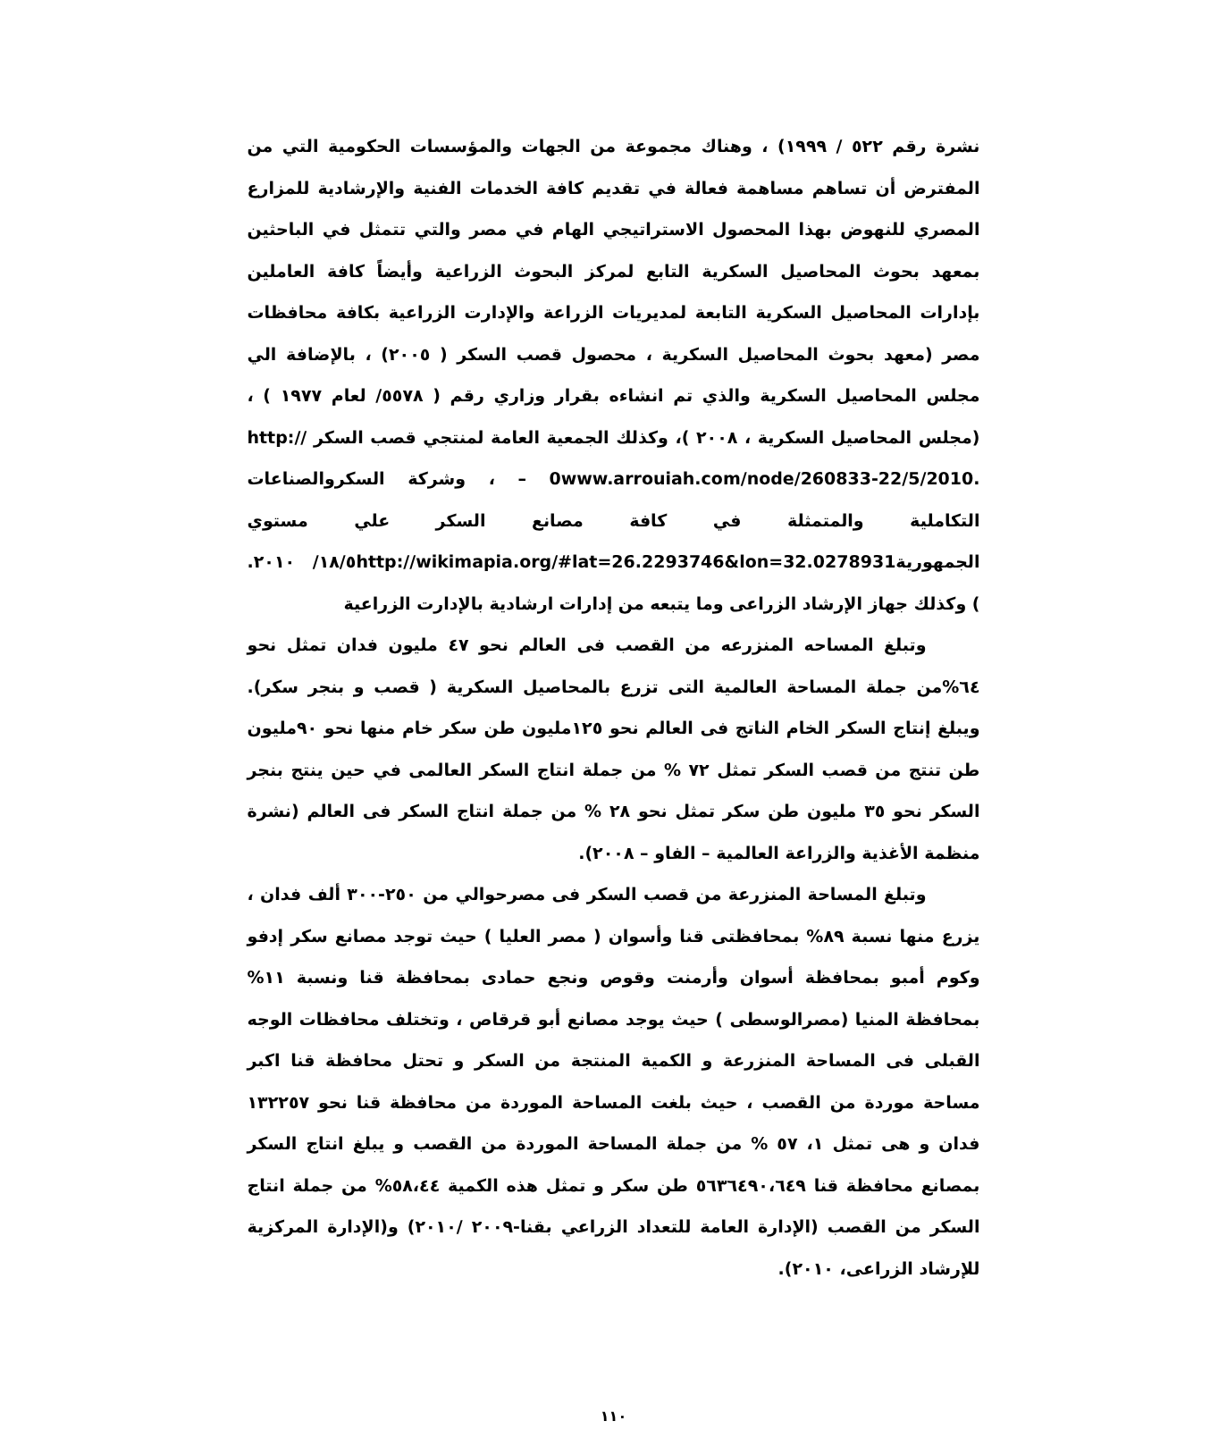نشرة رقم ٥٢٢ / ١٩٩٩) ، وهناك مجموعة من الجهات والمؤسسات الحكومية التي من المفترض أن تساهم مساهمة فعالة في تقديم كافة الخدمات الفنية والإرشادية للمزارع المصري للنهوض بهذا المحصول الاستراتيجي الهام في مصر والتي تتمثل في الباحثين بمعهد بحوث المحاصيل السكرية التابع لمركز البحوث الزراعية وأيضاً كافة العاملين بإدارات المحاصيل السكرية التابعة لمديريات الزراعة والإدارت الزراعية بكافة محافظات مصر (معهد بحوث المحاصيل السكرية ، محصول قصب السكر ( ٢٠٠٥) ، بالإضافة الي مجلس المحاصيل السكرية والذي تم انشاءه بقرار وزاري رقم ( ٥٥٧٨/ لعام ١٩٧٧ ) ، (مجلس المحاصيل السكرية ، ٢٠٠٨ )، وكذلك الجمعية العامة لمنتجي قصب السكر http:// – 0www.arrouiah.com/node/260833-22/5/2010. ، وشركة السكروالصناعات التكاملية والمتمثلة في كافة مصانع السكر علي مستوي الجمهوريةhttp://wikimapia.org/#lat=26.2293746&lon=32.0278931١٨/٥/ ٢٠١٠. ) وكذلك جهاز الإرشاد الزراعى وما يتبعه من إدارات ارشادية بالإدارت الزراعية
وتبلغ المساحه المنزرعه من القصب فى العالم نحو ٤٧ مليون فدان تمثل نحو ٦٤%من جملة المساحة العالمية التى تزرع بالمحاصيل السكرية ( قصب و بنجر سكر). ويبلغ إنتاج السكر الخام الناتج فى العالم نحو ١٢٥مليون طن سكر خام منها نحو ٩٠مليون طن تنتج من قصب السكر تمثل ٧٢ % من جملة انتاج السكر العالمى في حين ينتج بنجر السكر نحو ٣٥ مليون طن سكر تمثل نحو ٢٨ % من جملة انتاج السكر فى العالم (نشرة منظمة الأغذية والزراعة العالمية – الفاو – ٢٠٠٨).
وتبلغ المساحة المنزرعة من قصب السكر فى مصرحوالي من ٢٥٠-٣٠٠ ألف فدان ، يزرع منها نسبة ٨٩% بمحافظتى قنا وأسوان ( مصر العليا ) حيث توجد مصانع سكر إدفو وكوم أمبو بمحافظة أسوان وأرمنت وقوص ونجع حمادى بمحافظة قنا ونسبة ١١% بمحافظة المنيا (مصرالوسطى ) حيث يوجد مصانع أبو قرقاص ، وتختلف محافظات الوجه القبلى فى المساحة المنزرعة و الكمية المنتجة من السكر و تحتل محافظة قنا اكبر مساحة موردة من القصب ، حيث بلغت المساحة الموردة من محافظة قنا نحو ١٣٢٢٥٧ فدان و هى تمثل ١، ٥٧ % من جملة المساحة الموردة من القصب و يبلغ انتاج السكر بمصانع محافظة قنا ٥٦٣٦٤٩٠،٦٤٩ طن سكر و تمثل هذه الكمية ٥٨،٤٤% من جملة انتاج السكر من القصب (الإدارة العامة للتعداد الزراعي بقنا-٢٠٠٩ /٢٠١٠) و(الإدارة المركزية للإرشاد الزراعى، ٢٠١٠).
١١٠